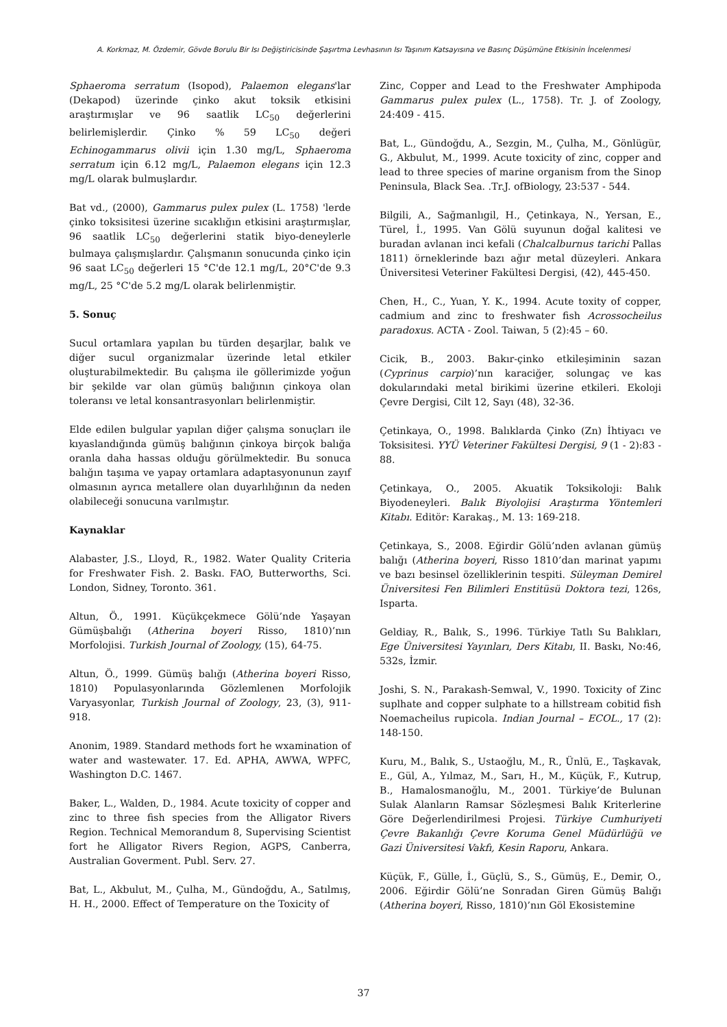A. Korkmaz, M. Özdemir, Gövde Borulu Bir Isı Değiştiricisinde Şaşırtma Levhasının Isı Taşınım Katsayısına ve Basınç Düşümüne Etkisinin İncelenmesi
Sphaeroma serratum (Isopod), Palaemon elegans'lar (Dekapod) üzerinde çinko akut toksik etkisini araştırmışlar ve 96 saatlik LC<sub>50</sub> değerlerini belirlemişlerdir. Çinko % 59 LC<sub>50</sub> değeri Echinogammarus olivii için 1.30 mg/L, Sphaeroma serratum için 6.12 mg/L, Palaemon elegans için 12.3 mg/L olarak bulmuşlardır.
Bat vd., (2000), Gammarus pulex pulex (L. 1758) 'lerde çinko toksisitesi üzerine sıcaklığın etkisini araştırmışlar, 96 saatlik LC<sub>50</sub> değerlerini statik biyo-deneylerle bulmaya çalışmışlardır. Çalışmanın sonucunda çinko için 96 saat LC<sub>50</sub> değerleri 15 °C'de 12.1 mg/L, 20°C'de 9.3 mg/L, 25 °C'de 5.2 mg/L olarak belirlenmiştir.
5. Sonuç
Sucul ortamlara yapılan bu türden deşarjlar, balık ve diğer sucul organizmalar üzerinde letal etkiler oluşturabilmektedir. Bu çalışma ile göllerimizde yoğun bir şekilde var olan gümüş balığının çinkoya olan toleransı ve letal konsantrasyonları belirlenmiştir.
Elde edilen bulgular yapılan diğer çalışma sonuçları ile kıyaslandığında gümüş balığının çinkoya birçok balığa oranla daha hassas olduğu görülmektedir. Bu sonuca balığın taşıma ve yapay ortamlara adaptasyonunun zayıf olmasının ayrıca metallere olan duyarlılığının da neden olabileceği sonucuna varılmıştır.
Kaynaklar
Alabaster, J.S., Lloyd, R., 1982. Water Quality Criteria for Freshwater Fish. 2. Baskı. FAO, Butterworths, Sci. London, Sidney, Toronto. 361.
Altun, Ö., 1991. Küçükçekmece Gölü’nde Yaşayan Gümüşbalığı (Atherina boyeri Risso, 1810)’nın Morfolojisi. Turkish Journal of Zoology, (15), 64-75.
Altun, Ö., 1999. Gümüş balığı (Atherina boyeri Risso, 1810) Populasyonlarında Gözlemlenen Morfolojik Varyasyonlar, Turkish Journal of Zoology, 23, (3), 911-918.
Anonim, 1989. Standard methods fort he wxamination of water and wastewater. 17. Ed. APHA, AWWA, WPFC, Washington D.C. 1467.
Baker, L., Walden, D., 1984. Acute toxicity of copper and zinc to three fish species from the Alligator Rivers Region. Technical Memorandum 8, Supervising Scientist fort he Alligator Rivers Region, AGPS, Canberra, Australian Goverment. Publ. Serv. 27.
Bat, L., Akbulut, M., Çulha, M., Gündoğdu, A., Satılmış, H. H., 2000. Effect of Temperature on the Toxicity of
Zinc, Copper and Lead to the Freshwater Amphipoda Gammarus pulex pulex (L., 1758). Tr. J. of Zoology, 24:409 - 415.
Bat, L., Gündoğdu, A., Sezgin, M., Çulha, M., Gönlügür, G., Akbulut, M., 1999. Acute toxicity of zinc, copper and lead to three species of marine organism from the Sinop Peninsula, Black Sea. .Tr.J. ofBiology, 23:537 - 544.
Bilgili, A., Sağmanlıgil, H., Çetinkaya, N., Yersan, E., Türel, İ., 1995. Van Gölü suyunun doğal kalitesi ve buradan avlanan inci kefali (Chalcalburnus tarichi Pallas 1811) örneklerinde bazı ağır metal düzeyleri. Ankara Üniversitesi Veteriner Fakültesi Dergisi, (42), 445-450.
Chen, H., C., Yuan, Y. K., 1994. Acute toxity of copper, cadmium and zinc to freshwater fish Acrossocheilus paradoxus. ACTA - Zool. Taiwan, 5 (2):45 – 60.
Cicik, B., 2003. Bakır-çinko etkileşiminin sazan (Cyprinus carpio)’nın karaciğer, solungaç ve kas dokularındaki metal birikimi üzerine etkileri. Ekoloji Çevre Dergisi, Cilt 12, Sayı (48), 32-36.
Çetinkaya, O., 1998. Balıklarda Çinko (Zn) İhtiyacı ve Toksisitesi. YYÜ Veteriner Fakültesi Dergisi, 9 (1 - 2):83 - 88.
Çetinkaya, O., 2005. Akuatik Toksikoloji: Balık Biyodeneyleri. Balık Biyolojisi Araştırma Yöntemleri Kitabı. Editör: Karakaş., M. 13: 169-218.
Çetinkaya, S., 2008. Eğirdir Gölü’nden avlanan gümüş balığı (Atherina boyeri, Risso 1810’dan marinat yapımı ve bazı besinsel özelliklerinin tespiti. Süleyman Demirel Üniversitesi Fen Bilimleri Enstitüsü Doktora tezi, 126s, Isparta.
Geldiay, R., Balık, S., 1996. Türkiye Tatlı Su Balıkları, Ege Üniversitesi Yayınları, Ders Kitabı, II. Baskı, No:46, 532s, İzmir.
Joshi, S. N., Parakash-Semwal, V., 1990. Toxicity of Zinc suplhate and copper sulphate to a hillstream cobitid fish Noemacheilus rupicola. Indian Journal – ECOL., 17 (2): 148-150.
Kuru, M., Balık, S., Ustaoğlu, M., R., Ünlü, E., Taşkavak, E., Gül, A., Yılmaz, M., Sarı, H., M., Küçük, F., Kutrup, B., Hamalosmanoğlu, M., 2001. Türkiye’de Bulunan Sulak Alanların Ramsar Sözleşmesi Balık Kriterlerine Göre Değerlendirilmesi Projesi. Türkiye Cumhuriyeti Çevre Bakanlığı Çevre Koruma Genel Müdürlüğü ve Gazi Üniversitesi Vakfı, Kesin Raporu, Ankara.
Küçük, F., Gülle, İ., Güçlü, S., S., Gümüş, E., Demir, O., 2006. Eğirdir Gölü’ne Sonradan Giren Gümüş Balığı (Atherina boyeri, Risso, 1810)’nın Göl Ekosistemine
37